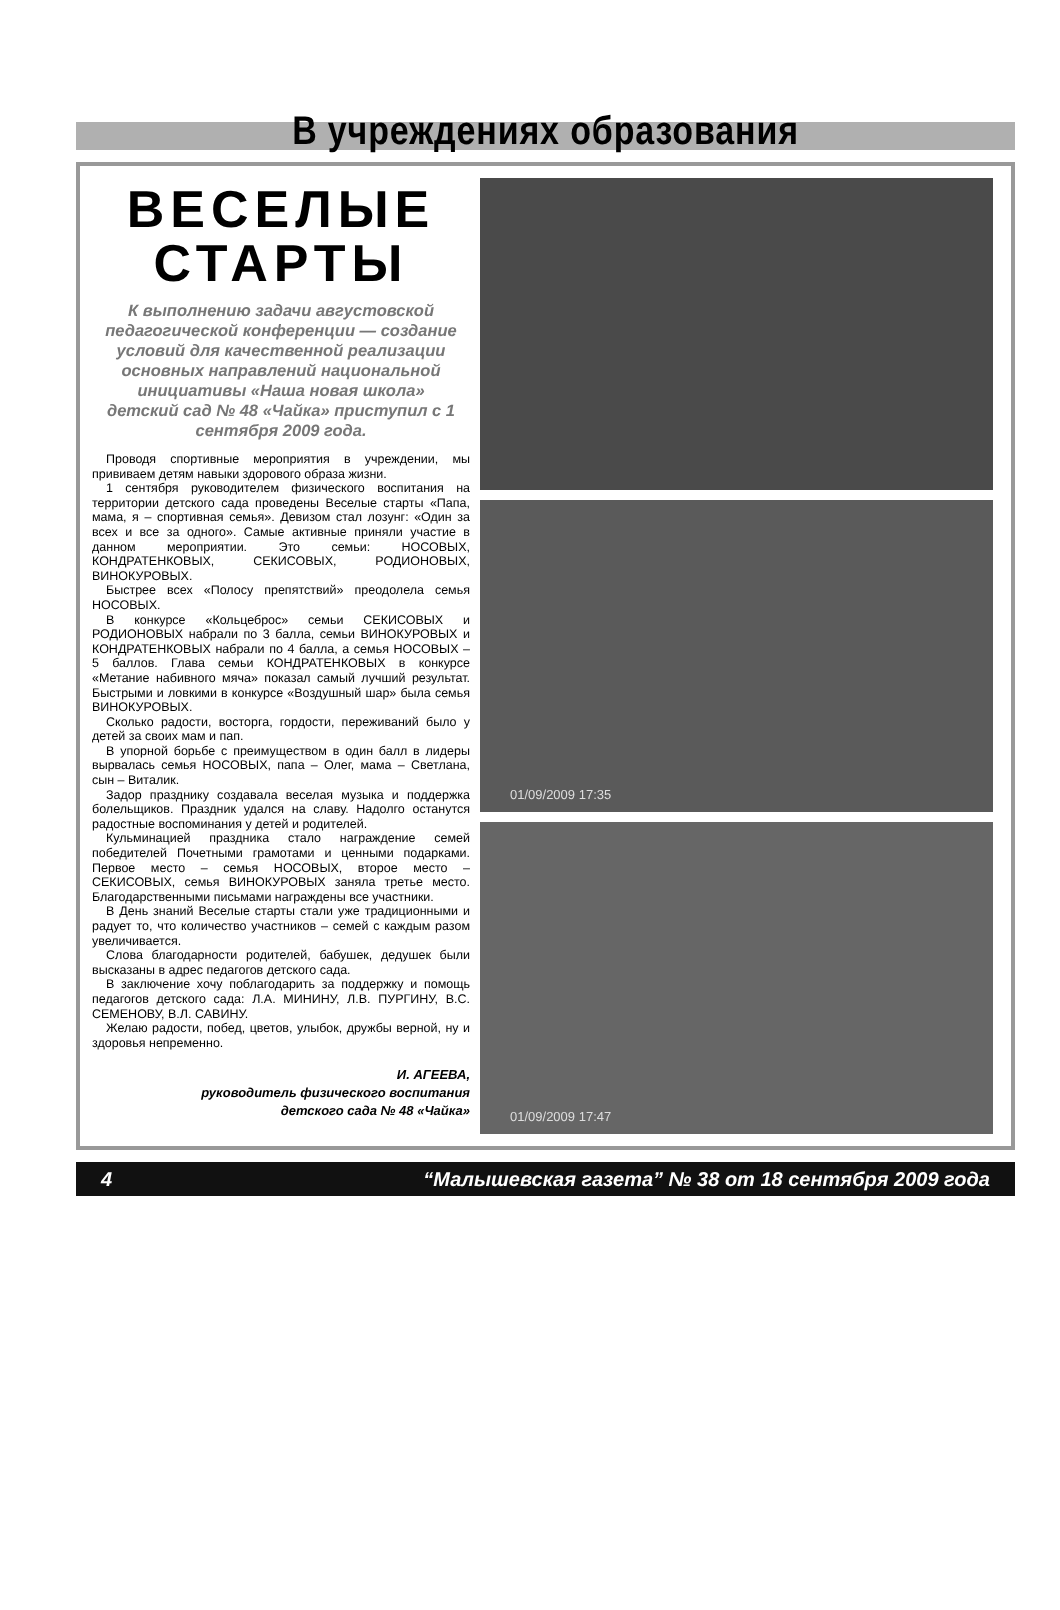В учреждениях образования
ВЕСЕЛЫЕ СТАРТЫ
К выполнению задачи августовской педагогической конференции — создание условий для качественной реализации основных направлений национальной инициативы «Наша новая школа» детский сад № 48 «Чайка» приступил с 1 сентября 2009 года.
Проводя спортивные мероприятия в учреждении, мы прививаем детям навыки здорового образа жизни.
1 сентября руководителем физического воспитания на территории детского сада проведены Веселые старты «Папа, мама, я – спортивная семья». Девизом стал лозунг: «Один за всех и все за одного». Самые активные приняли участие в данном мероприятии. Это семьи: НОСОВЫХ, КОНДРАТЕНКОВЫХ, СЕКИСОВЫХ, РОДИОНОВЫХ, ВИНОКУРОВЫХ.
Быстрее всех «Полосу препятствий» преодолела семья НОСОВЫХ.
В конкурсе «Кольцеброс» семьи СЕКИСОВЫХ и РОДИОНОВЫХ набрали по 3 балла, семьи ВИНОКУРОВЫХ и КОНДРАТЕНКОВЫХ набрали по 4 балла, а семья НОСОВЫХ – 5 баллов. Глава семьи КОНДРАТЕНКОВЫХ в конкурсе «Метание набивного мяча» показал самый лучший результат. Быстрыми и ловкими в конкурсе «Воздушный шар» была семья ВИНОКУРОВЫХ.
Сколько радости, восторга, гордости, переживаний было у детей за своих мам и пап.
В упорной борьбе с преимуществом в один балл в лидеры вырвалась семья НОСОВЫХ, папа – Олег, мама – Светлана, сын – Виталик.
Задор празднику создавала веселая музыка и поддержка болельщиков. Праздник удался на славу. Надолго останутся радостные воспоминания у детей и родителей.
Кульминацией праздника стало награждение семей победителей Почетными грамотами и ценными подарками. Первое место – семья НОСОВЫХ, второе место – СЕКИСОВЫХ, семья ВИНОКУРОВЫХ заняла третье место. Благодарственными письмами награждены все участники.
В День знаний Веселые старты стали уже традиционными и радует то, что количество участников – семей с каждым разом увеличивается.
Слова благодарности родителей, бабушек, дедушек были высказаны в адрес педагогов детского сада.
В заключение хочу поблагодарить за поддержку и помощь педагогов детского сада: Л.А. МИНИНУ, Л.В. ПУРГИНУ, В.С. СЕМЕНОВУ, В.Л. САВИНУ.
Желаю радости, побед, цветов, улыбок, дружбы верной, ну и здоровья непременно.
И. АГЕЕВА,
руководитель физического воспитания
детского сада № 48 «Чайка»
01/09/2009 17:35
01/09/2009 17:47
4 “Малышевская газета” № 38 от 18 сентября 2009 года